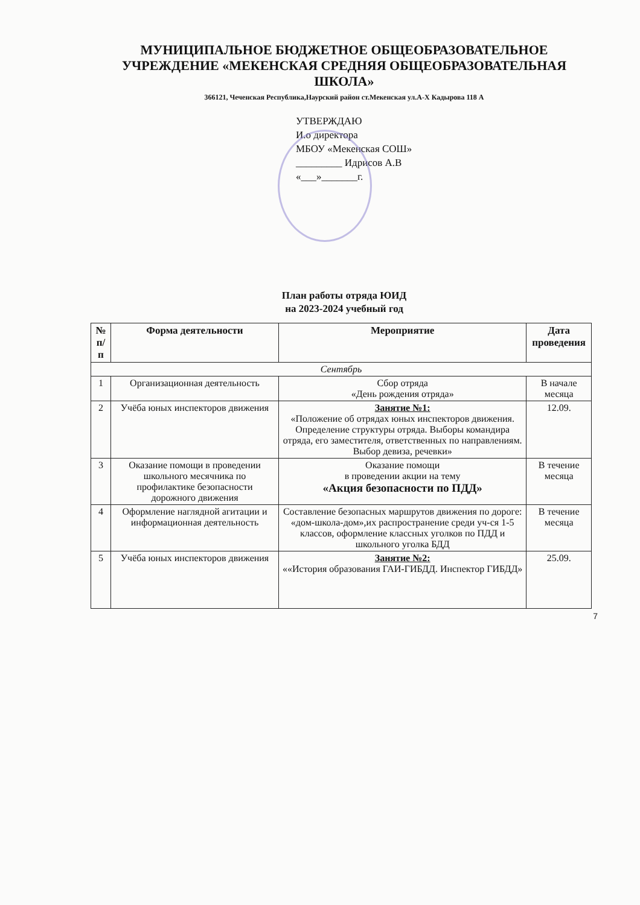МУНИЦИПАЛЬНОЕ БЮДЖЕТНОЕ ОБЩЕОБРАЗОВАТЕЛЬНОЕ УЧРЕЖДЕНИЕ «МЕКЕНСКАЯ СРЕДНЯЯ ОБЩЕОБРАЗОВАТЕЛЬНАЯ ШКОЛА»
366121, Чеченская Республика,Наурский район ст.Мекенская ул.А-Х Кадырова 118 А
УТВЕРЖДАЮ
И.о директора
МБОУ «Мекенская СОШ»
_________ Идрисов А.В
«___»_______г.
План работы отряда ЮИД
на 2023-2024 учебный год
| № п/п | Форма деятельности | Мероприятие | Дата проведения |
| --- | --- | --- | --- |
| Сентябрь | | | |
| 1 | Организационная деятельность | Сбор отряда «День рождения отряда» | В начале месяца |
| 2 | Учёба юных инспекторов движения | Занятие №1: «Положение об отрядах юных инспекторов движения. Определение структуры отряда. Выборы командира отряда, его заместителя, ответственных по направлениям. Выбор девиза, речевки» | 12.09. |
| 3 | Оказание помощи в проведении школьного месячника по профилактике безопасности дорожного движения | Оказание помощи в проведении акции на тему «Акция безопасности по ПДД» | В течение месяца |
| 4 | Оформление наглядной агитации и информационная деятельность | Составление безопасных маршрутов движения по дороге: «дом-школа-дом»,их распространение среди уч-ся 1-5 классов, оформление классных уголков по ПДД и школьного уголка БДД | В течение месяца |
| 5 | Учёба юных инспекторов движения | Занятие №2: ««История образования ГАИ-ГИБДД. Инспектор ГИБДД» | 25.09. |
7